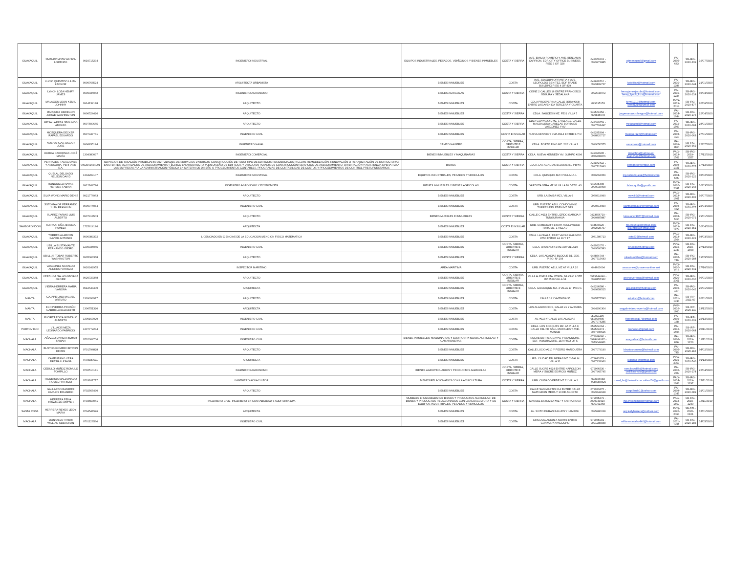| GUAYAQUIL | JIMENEZ MOTA WILSON LORENZO | 0910715234 | INGENIERO INDUSTRIAL | EQUIPOS INDUSTRIALES, PESADOS, VEHÍCULOS Y BIENES INMUEBLES | COSTA Y SIERRA | AVE. EMILIO ROMERO Y AVE. BENJAMIN CARRION, EDF. CITY OFFICE BUSINESS, PISO 3 OF. 328 | 042959224 - 0999273885 | wjimenezm6@gmail.com | PA-2005-683 | SB-IRG-2020-339 | 16/07/2020 |
| GUAYAQUIL | LUCIO QUEVEDO LILIAN LEONOR | 0900768524 | ARQUITECTA URBANISTA | BIENES INMUEBLES | COSTA | AVE. JOAQUIN ORRANTIA Y AVE. LEOPOLDO BENITEZ, EDF TRADE BUILDING PISO 4 OF 429 | 042639710 - 0999109727 | luciolilian@hotmail.com | PA-2010-1288 | SB-IRG-2020-044 | 21/01/2020 |
| GUAYAQUIL | LYNCH LOZA HENRY JAMES | 0909336042 | INGENIERO AGRONOMO | BIENES AGRICOLAS | COSTA Y SIERRA | CISNE 2 CALLES 16 ENTRE FRANCISCO SEGURA Y SEDALANA | 0992048072 | henryjamesjacobo@hotmail.com; henry_lynch_loza@hotmail.com | PA-2010-1226 | SB-IRG-2020-218 | 02/03/2020 |
| GUAYAQUIL | MALAGON LEON KEMIL JOHNNY | 0914132188 | ARQUITECTO | BIENES INMUEBLES | COSTA | CDLA PROSPERINA CALLE 3ERA #308 ENTRE LAS AVENIDA TERCERA Y CUARTA | 099195153 | kemil1219@hotmail.com; kemil1219@gmail.com | PVG-2019-2014 | SB-IRG-2019-877 | 20/06/2019 |
| GUAYAQUIL | MARQUEZ OBREGON JORGE WASHINGTON | 0906524426 | ARQUITECTO | BIENES INMUEBLES | COSTA Y SIERRA | CDLA. SAUCES 9 MZ. F531 VILLA 7 | 042574352 - 099845078 | jorgemarquezobregon@hotmail.com | PA-2014-1644 | SB-IRG-2020-276 | 22/04/2020 |
| GUAYAQUIL | MEJIA LARREA SEGUNDO ADOLFO | 0907590665 | ARQUITECTO | BIENES INMUEBLES | COSTA Y SIERRA | CDLA GUAYAQUIL MZ. 1 VILLA 12, CALLE MAGDALENA CABEZAS BORJA DE VASCONEZ Y AV | 042399559 - 0997591497 | melasaquil@hotmail.com | PA-2012-1509 | SR-IRG-2020-068 | 28/01/2020 |
| GUAYAQUIL | MOSQUERA DECKER RAFAEL EDUARDO | 0907947741 | INGENIERO CIVIL | BIENES INMUEBLES | COSTA E INSULAR | NUEVA KENNEDY 7MA #214 ENTRE B Y D | 042285394 - 0998820717 | mosquera26@hotmail.com | PA-2003-494 | SB-IRG-2020-063 | 27/01/2020 |
| GUAYAQUIL | NOE VARGAS OSCAR JOSE | 0906835194 | INGENIERO NAVAL | CAMPO NAVIERO | COSTA, SIERRA, ORIENTE E INSULAR | CDLA. PORTO FINO MZ. 232 VILLA 1 | 0999050575 | oscarnoev@hotmail.com | PA-2009-1100 | SB-IRG-2020-362 | 22/07/2020 |
| GUAYAQUIL | OCHOA CARDENAS JOSÉ MARÍA | 1304080037 | INGENIERO COMERCIAL | BIENES INMUEBLES Y MAQUINARIAS | COSTA Y SIERRA | CDLA. NUEVA KENNEDY AV. OLIMPO #204 | 042390995 - 0986398876 | jmaochoa@yahoo.es; jmaochoa@hotmail.com | PAG-2013-1562 | SB-IRG-2019-1357 | 17/12/2019 |
| GUAYAQUIL | PERITAJES, TASACIONES Y ASESORIA, PERITASE S.A. | 0992542454001 | SERVICIOS DE TASACIÓN INMOBILIARIA; ACTIVIDADES DE SERVICIOS DIVERSOS; CONSTRUCCIÓN DE TODO TIPO DE EDIFICIOS RESIDENCIALES INCLUYE REMODELACIÓN, RENOVACIÓN O REHABILITACIÓN DE ESTRUCTURAS EXISTENTES; ACTIVIDADES DE ASESORAMIENTO TÉCNICO EN ARQUITECTURA EN DISEÑO DE EDIFICIOS Y DIBUJO EN PLANOS DE CONSTRUCCIÓN; SERVICIOS DE ASESORAMIENTO, ORIENTACIÓN Y ASISTENCIA OPERATIVA A LAS EMPRESAS Y A LA ADMINISTRACIÓN PÚBLICA EN MATERIA DE DISEÑO O PROCEDIMIENTOS CONTABLES, PROGRAMAS DE CONTABILIDAD DE COSTOS Y PROCEDIMIENTOS DE CONTROL PRESUPUESTARIOS | BIENES | COSTA Y SIERRA | CDLA. LAS ACACIAS BLOQUE B1. PB #4 | 043854744 - 0997715643 | peritase@peritase.com | PA-2008-1021 | SB-IRG-2020-775 | 17/12/2020 |
| GUAYAQUIL | QUELAL DELGADO NELSON DAVID | 1304209107 | INGENIERO INDUSTRIAL | EQUIPOS INDUSTRIALES, PESADOS Y VEHICULOS | COSTA | CDLA. QUISQUIS MZ H VILLA 16-1 | 0986663059 | ing.nelsonquelal@hotmail.com | PA-2004-575 | SB-IRG-2020-122 | 05/02/2020 |
| GUAYAQUIL | RONQUILLO NAVAS HERMES FABIAN | 0912169786 | INGENIERO AGRONOMO Y ECONOMISTA | BIENES INMUEBLES Y BIENES AGRICOLAS | COSTA | GARZOTA 3ERA MZ 93 VILLA 10 DPTO. #3 | 042655408 - 0990033098 | fahronquillo@gmail.com | PVG-2020-2081 | SB-IRG-2020-243 | 10/03/2020 |
| GUAYAQUIL | SILVA WONG MARIO DENIS | 0921776963 | ARQUITECTO | BIENES INMUEBLES | COSTA | URB. LA SAIBA MZ L VILLA 6 | 0969319990 | msw.82@hotmail.com | PAG-2013-1601 | SB-IRG-2020-302 | 02/07/2020 |
| GUAYAQUIL | SOTOMAYOR FERRANDO JUAN FRANKLIN | 0900076084 | INGENIERO CIVIL | BIENES INMUEBLES | COSTA | URB. PUERTO AZUL CONDOMINIO TORRES DEL EDEN MZ D15 | 0999514050 | juanfsotomayor@hotmail.com | PA-2003-432 | SB-IRG-2020-277 | 22/04/2020 |
| GUAYAQUIL | SUAREZ FARIAS LUIS ALBERTO | 0907418503 | ARQUITECTO | BIENES MUEBLES E INMUEBLES | COSTA Y SIERRA | CALLE C #113 ENTRE LIZRDO GARCIA Y TUNGURAHUA | 0423856719 - 0990487887 | luissuarez1957@hotmail.com | PA-2003-502 | SB-IRG-2020-071 | 29/01/2020 |
| SAMBORONDON | SUNTAXI OÑA JESSICA PAMELA | 1725914186 | ARQUITECTA | BIENES INMUEBLES | COSTA E INSULAR | URB. SAMBOCITY ETAPA HOLLYWOOD PARK MZ. 1 VILLA 7 | 044560220 - 0982628757 | ms.jpsuntaxi@gmail.com; jpsuntaxio@gmail.com | PVG-2019-1974 | SB-IRG-2019-351 | 10/04/2019 |
| GUAYAQUIL | TORRES ALARCON XAVIER ANTONIO | 0906389372 | LICENCIADO EN CIENCIAS DE LA EDUCACION MENCION FISICO MATEMATICA | BIENES INMUEBLES | COSTA | CDLA. LA CHALA, FRAY VACAS GALINDO #750 ENTRE LA 16 Y 17 | 0981786713 | xata63@hotmail.com | PAG-2013-1564 | SB-IRG-2020-221 | 03/03/2020 |
| GUAYAQUIL | UBILLA BUSTAMANTE FERNANDO ISIDRO | 1200935045 | INGENIERO CIVIL | BIENES INMUEBLES | COSTA, SIERRA, ORIENTE E INSULAR | CDLA. URDENOR 1 MZ 109 VILLA10 | 042922076 - 0999500583 | ferubilla@hotmail.com | PVG-2015-1733 | SB-IRG-2019-1408 | 27/12/2019 |
| GUAYAQUIL | UBILLUS TOBAR ROBERTO WASHINGTON | 0905063368 | ARQUITECTO | BIENES INMUEBLES | COSTA Y SIERRA | CDLA. LAS ACACIAS BLOQUE B1. 2DO. PISO, N° 204 | 043854744 - 0997715643 | roberto.ubillus@hotmail.com | PA-2005-746 | SB-IRG-2020-288 | 19/05/2020 |
| GUAYAQUIL | VASCONEZ NARANJO ANDRES PATRICIO | 0920242955 | INSPECTOR MARITIMO | AREA MARITIMA | COSTA | URB. PUERTO AZUL MZ A7 VILLA 26 | 044600004 | avasconez@powermaritime.net | PVG-2020-2113 | SB-IRG-2020-641 | 27/10/2020 |
| GUAYAQUIL | VERDUGA SALAS GEORGE OLIVER | 0920723368 | ARQUITECTO | BIENES INMUEBLES | COSTA, SIERRA, ORIENTE E INSULAR | VILLA ALEGRIA 6TA. ETAPA, MUCHO LOTE MZ 2580 VILLA 34 | 0979744646 - 0998157362 | georgeverduga@hotmail.com | PVG-2020-2061 | SB-IRG-2020-010 | 06/01/2020 |
| GUAYAQUIL | VIEIRA HERRERA MARIA IVANONA | 0912643400 | ARQUITECTA | BIENES INMUEBLES | COSTA, SIERRA, ORIENTE E INSULAR | CDLA. GUAYAQUIL MZ. 4 VILLA 17, PISO 1 | 042296586 - 0999858515 | arquiteki96@hotmail.com | PA-2002-137 | SB-IRG-2020-042 | 20/01/2020 |
| MANTA | CAJAPE LINO MIGUEL ARTURO | 1309093977 | ARQUITECTO | BIENES INMUEBLES | COSTA | CALLE 18 Y AVENIDA 35 | 0995775593 | arturincl@hotmail.com | PA-2011-1433 | SB-IRP-2021-07 | 20/01/2021 |
| MANTA | ECHEVERRIA PROAÑO GABRIELA ELIZABETH | 1306751320 | ARQUITECTA | BIENES INMUEBLES | COSTA | LOS ALGARROBOS, CALLE 21 Y AVENIDA 31 | 0994290304 | arqgabrielaecheverria@hotmail.com | PVP-2016-1800 | SB-IRP-2020-111 | 23/12/2020 |
| MANTA | FLORES ROCA GONZALO ALBERTO | 1300167929 | INGENIERO CIVIL | BIENES INMUEBLES | COSTA | AV. #113 Y CALLE LAS ACACIAS | 052921190 - 052920495 - 0997074285 | floresrocag37@gmail.com | PA-2002-138 | SB-IRP-2020-109 | 22/12/2020 |
| PORTOVIEJO | VILLACIS MEZA LEONARDO FABRICIO | 1307772234 | INGENIERO CIVIL | BIENES INMUEBLES | COSTA | CDLA. LOS BOSQUES MZ. A5 VILLA 9, CALLE FELIPE SAUL MORALES T AVE. MANABI | 052564064 - 052564874 - 0987705525 | leonoecu@gmail.com | PA-2012-1504 | SB-IRP-2020-064 | 28/11/2020 |
| MACHALA | AÑAZCO DAVILA RICHAR FABIAN | 0702004706 | INGENIERO CIVIL | BIENES INMUEBLES; MAQUINARIAS Y EQUIPOS; PREDIOS AGRICOLAS; Y CAMARONERAS | COSTA | SUCRE ENTRE GUAYAS Y AYACUCHO, EDF. INMORAVERD, 1ER PISO OF 5 | 072938680 - 0998499167 - 0979049861 | avagra2rad@hotmail.com | PA-2006-836 | SB-IRG-2019-1226 | 11/11/2019 |
| MACHALA | BUSTOS ROMERO BYRON EFREN | 0701794828 | ARQUITECTO | BIENES INMUEBLES | COSTA | CALLE LUCIO #210 Y PEDRO MARIDUEÑA | 0997079190 | bbustosromero@hotmail.com | PA-2005-745 | SB-IRG-2020-112 | 04/02/2020 |
| MACHALA | CAMPUZANO VERA FRESIA LUISANA | 0704180611 | ARQUITECTA | BIENES INMUEBLES | COSTA | URB. CIUDAD PALMERAS MZ C-PAL M VILLA 31 | 073643178 - 0987333960 | lucamve@hotmail.com | PVG-2019-2059 | SB-IRG-2020-740 | 01/12/2020 |
| MACHALA | CEDILLO MUÑOZ ROMULO POMPILLO | 0702510181 | INGENIERO AGRONOMO | BIENES AGROPECUARIOS Y PRODUCTOS AGRICOLAS | COSTA, SIERRA, ORIENTE E INSULAR | CALLE SUCRE #224 ENTRE NAPOLEON MERA Y SUCRE EDIFICIO MUÑOZ | 072966530 - 0997965745 | romulocedillo@hotmail.com; cedilloromulo@gmail.com | PA-2002-286 | SB-IRG-2020-274 | 22/04/2020 |
| MACHALA | FIGUEROA MALDONADO ROMEL PATRICIO | 0703101717 | INGENIERO ACUACULTOR | BIENES RELACIONADOS CON LA ACUICULTURA | COSTA Y SIERRA | URB. CIUDAD VERDE MZ 11 VILLA 2 | 072926083 -0986380426 | romel_fm@hotmail.com rofima74@gmail.com | PAG-2014-1663 | SB-IRG-2019-1297 | 27/11/2019 |
| MACHALA | GALLARDO RAMIREZ CARLOS EDUARDO | 0702565490 | ARQUITECTO | BIENES INMUEBLES | COSTA | CALLE SAN MARTIN 214 ENTRE CALLE NAPOLEON MERA Y 10 DE AGOSTO | 072933475 - 0999342628 | cargallardo1@yahoo.com | PA-2008-1045 | SB-IRG-2020-089 | 31/01/2020 |
| MACHALA | HERRERA PEÑA JONATHAN NEPTALI | 0703553941 | INGENIERO CIVIL, INGENIERO EN CONTABILIDAD Y AUDITORIA CPA | MUEBLES E INMUEBLES: DE BIENES Y PRODUCTOS AGRICOLAS; DE BIENES Y PRODUCTOS RELACIONADOS CON LA ACUACULTURA Y DE EQUIPOS INDUSTRIALES, PESADOS Y VEHICULOS | COSTA Y SIERRA | MANUEL ESTOMBA #917 Y SANTA ROSA | 072935379 - 0999949410 - 096791368 | ing.civ.jonathan@hotmail.com | PAG-2013-1567 | SB-IRG-2019-1249 | 15/11/2019 |
| SANTA ROSA | HERRERA REYES LEIDY MARIA | 0704547926 | ARQUITECTA | BIENES INMUEBLES | COSTA | AV. SIXTO DURAN BALLEN Y JAMBELI | 0995280018 | arq.leidyherrera@outlook.com | PVQ-2020-2063 | SB-DTL-2020-0101 | 15/01/2020 |
| MACHALA | MONTALVO VITERI WILLIAN SEBASTIAN | 0701126534 | INGENIERO CIVIL | BIENES INMUEBLES | COSTA | CIRCUVALACION A NORTE ENTRE GUAYAS Y AYACUCHO | 072935991 - 0991285848 | willianmontalvo440@hotmail.com | PA-2011-1451 | SB-IRG-2020-285 | 14/05/2020 |